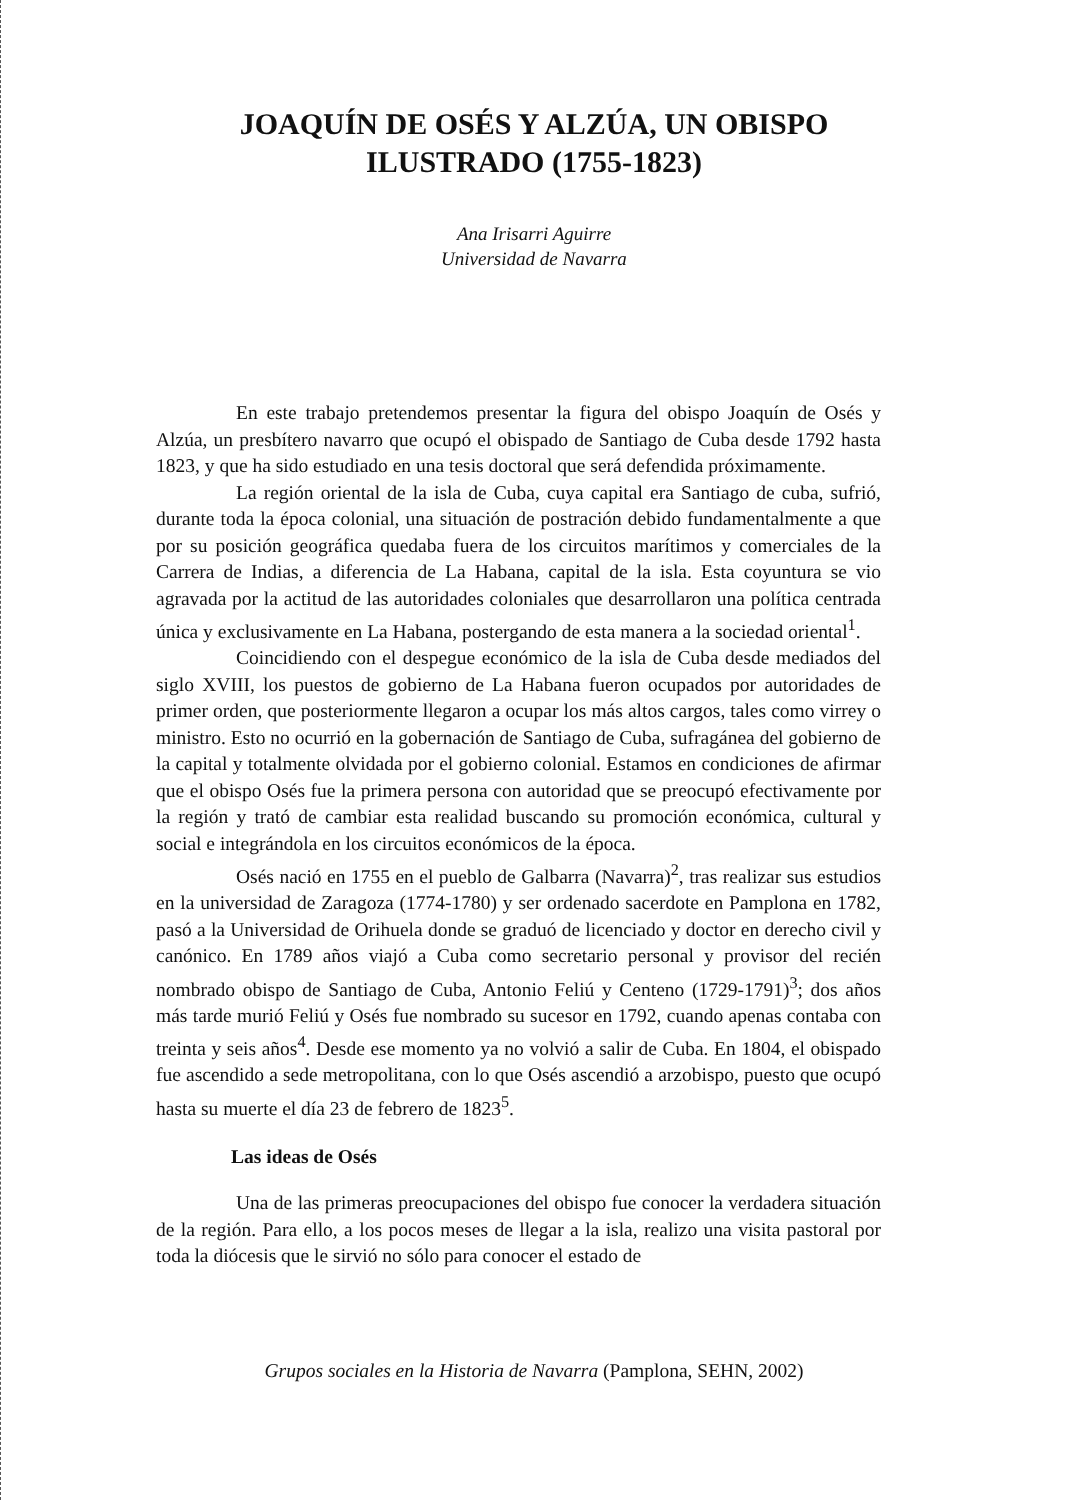JOAQUÍN DE OSÉS Y ALZÚA, UN OBISPO
ILUSTRADO (1755-1823)
Ana Irisarri Aguirre
Universidad de Navarra
En este trabajo pretendemos presentar la figura del obispo Joaquín de Osés y Alzúa, un presbítero navarro que ocupó el obispado de Santiago de Cuba desde 1792 hasta 1823, y que ha sido estudiado en una tesis doctoral que será defendida próximamente.
La región oriental de la isla de Cuba, cuya capital era Santiago de cuba, sufrió, durante toda la época colonial, una situación de postración debido fundamentalmente a que por su posición geográfica quedaba fuera de los circuitos marítimos y comerciales de la Carrera de Indias, a diferencia de La Habana, capital de la isla. Esta coyuntura se vio agravada por la actitud de las autoridades coloniales que desarrollaron una política centrada única y exclusivamente en La Habana, postergando de esta manera a la sociedad oriental<sup>1</sup>.
Coincidiendo con el despegue económico de la isla de Cuba desde mediados del siglo XVIII, los puestos de gobierno de La Habana fueron ocupados por autoridades de primer orden, que posteriormente llegaron a ocupar los más altos cargos, tales como virrey o ministro. Esto no ocurrió en la gobernación de Santiago de Cuba, sufragánea del gobierno de la capital y totalmente olvidada por el gobierno colonial. Estamos en condiciones de afirmar que el obispo Osés fue la primera persona con autoridad que se preocupó efectivamente por la región y trató de cambiar esta realidad buscando su promoción económica, cultural y social e integrándola en los circuitos económicos de la época.
Osés nació en 1755 en el pueblo de Galbarra (Navarra)<sup>2</sup>, tras realizar sus estudios en la universidad de Zaragoza (1774-1780) y ser ordenado sacerdote en Pamplona en 1782, pasó a la Universidad de Orihuela donde se graduó de licenciado y doctor en derecho civil y canónico. En 1789 años viajó a Cuba como secretario personal y provisor del recién nombrado obispo de Santiago de Cuba, Antonio Feliú y Centeno (1729-1791)<sup>3</sup>; dos años más tarde murió Feliú y Osés fue nombrado su sucesor en 1792, cuando apenas contaba con treinta y seis años<sup>4</sup>. Desde ese momento ya no volvió a salir de Cuba. En 1804, el obispado fue ascendido a sede metropolitana, con lo que Osés ascendió a arzobispo, puesto que ocupó hasta su muerte el día 23 de febrero de 1823<sup>5</sup>.
Las ideas de Osés
Una de las primeras preocupaciones del obispo fue conocer la verdadera situación de la región. Para ello, a los pocos meses de llegar a la isla, realizo una visita pastoral por toda la diócesis que le sirvió no sólo para conocer el estado de
Grupos sociales en la Historia de Navarra (Pamplona, SEHN, 2002)